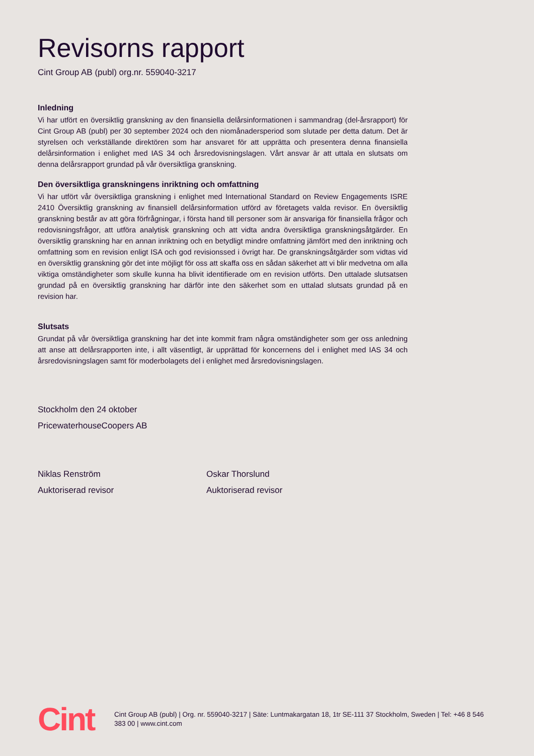Revisorns rapport
Cint Group AB (publ) org.nr. 559040-3217
Inledning
Vi har utfört en översiktlig granskning av den finansiella delårsinformationen i sammandrag (del-årsrapport) för Cint Group AB (publ) per 30 september 2024 och den niomånadersperiod som slutade per detta datum. Det är styrelsen och verkställande direktören som har ansvaret för att upprätta och presentera denna finansiella delårsinformation i enlighet med IAS 34 och årsredovisningslagen. Vårt ansvar är att uttala en slutsats om denna delårsrapport grundad på vår översiktliga granskning.
Den översiktliga granskningens inriktning och omfattning
Vi har utfört vår översiktliga granskning i enlighet med International Standard on Review Engagements ISRE 2410 Översiktlig granskning av finansiell delårsinformation utförd av företagets valda revisor. En översiktlig granskning består av att göra förfrågningar, i första hand till personer som är ansvariga för finansiella frågor och redovisningsfrågor, att utföra analytisk granskning och att vidta andra översiktliga granskningsåtgärder. En översiktlig granskning har en annan inriktning och en betydligt mindre omfattning jämfört med den inriktning och omfattning som en revision enligt ISA och god revisionssed i övrigt har. De granskningsåtgärder som vidtas vid en översiktlig granskning gör det inte möjligt för oss att skaffa oss en sådan säkerhet att vi blir medvetna om alla viktiga omständigheter som skulle kunna ha blivit identifierade om en revision utförts. Den uttalade slutsatsen grundad på en översiktlig granskning har därför inte den säkerhet som en uttalad slutsats grundad på en revision har.
Slutsats
Grundat på vår översiktliga granskning har det inte kommit fram några omständigheter som ger oss anledning att anse att delårsrapporten inte, i allt väsentligt, är upprättad för koncernens del i enlighet med IAS 34 och årsredovisningslagen samt för moderbolagets del i enlighet med årsredovisningslagen.
Stockholm den 24 oktober
PricewaterhouseCoopers AB
Niklas Renström
Auktoriserad revisor
Oskar Thorslund
Auktoriserad revisor
Cint
Cint Group AB (publ) | Org. nr. 559040-3217 | Säte: Luntmakargatan 18, 1tr SE-111 37 Stockholm, Sweden | Tel: +46 8 546 383 00 | www.cint.com